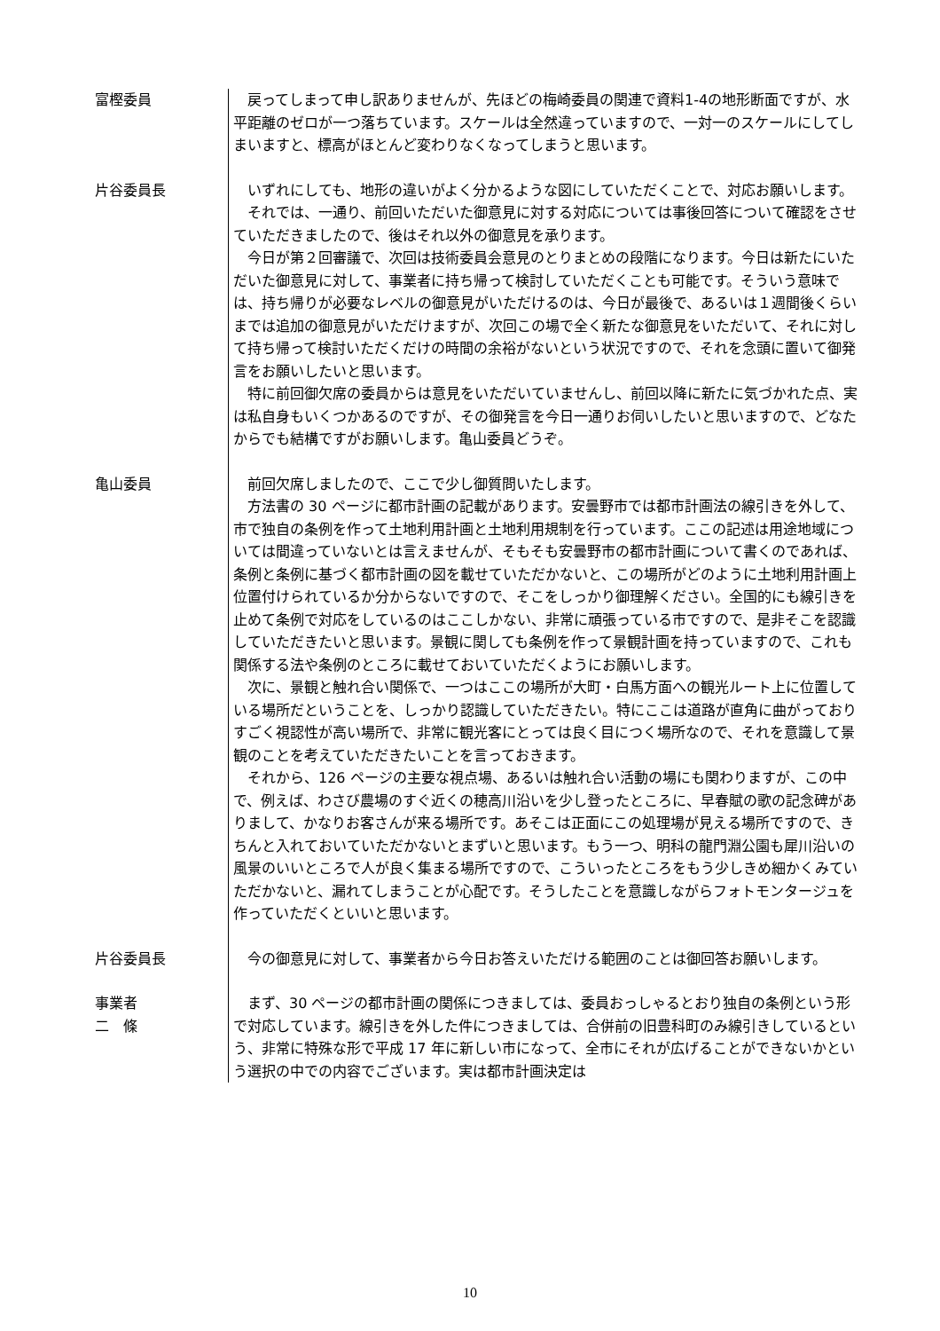富樫委員 戻ってしまって申し訳ありませんが、先ほどの梅崎委員の関連で資料1-4の地形断面ですが、水平距離のゼロが一つ落ちています。スケールは全然違っていますので、一対一のスケールにしてしまいますと、標高がほとんど変わりなくなってしまうと思います。
片谷委員長 いずれにしても、地形の違いがよく分かるような図にしていただくことで、対応お願いします。
それでは、一通り、前回いただいた御意見に対する対応については事後回答について確認をさせていただきましたので、後はそれ以外の御意見を承ります。
今日が第２回審議で、次回は技術委員会意見のとりまとめの段階になります。今日は新たにいただいた御意見に対して、事業者に持ち帰って検討していただくことも可能です。そういう意味では、持ち帰りが必要なレベルの御意見がいただけるのは、今日が最後で、あるいは１週間後くらいまでは追加の御意見がいただけますが、次回この場で全く新たな御意見をいただいて、それに対して持ち帰って検討いただくだけの時間の余裕がないという状況ですので、それを念頭に置いて御発言をお願いしたいと思います。
特に前回御欠席の委員からは意見をいただいていませんし、前回以降に新たに気づかれた点、実は私自身もいくつかあるのですが、その御発言を今日一通りお伺いしたいと思いますので、どなたからでも結構ですがお願いします。亀山委員どうぞ。
亀山委員 前回欠席しましたので、ここで少し御質問いたします。
方法書の 30 ページに都市計画の記載があります。安曇野市では都市計画法の線引きを外して、市で独自の条例を作って土地利用計画と土地利用規制を行っています。ここの記述は用途地域については間違っていないとは言えませんが、そもそも安曇野市の都市計画について書くのであれば、条例と条例に基づく都市計画の図を載せていただかないと、この場所がどのように土地利用計画上位置付けられているか分からないですので、そこをしっかり御理解ください。全国的にも線引きを止めて条例で対応をしているのはここしかない、非常に頑張っている市ですので、是非そこを認識していただきたいと思います。景観に関しても条例を作って景観計画を持っていますので、これも関係する法や条例のところに載せておいていただくようにお願いします。
次に、景観と触れ合い関係で、一つはここの場所が大町・白馬方面への観光ルート上に位置している場所だということを、しっかり認識していただきたい。特にここは道路が直角に曲がっておりすごく視認性が高い場所で、非常に観光客にとっては良く目につく場所なので、それを意識して景観のことを考えていただきたいことを言っておきます。
それから、126 ページの主要な視点場、あるいは触れ合い活動の場にも関わりますが、この中で、例えば、わさび農場のすぐ近くの穂高川沿いを少し登ったところに、早春賦の歌の記念碑がありまして、かなりお客さんが来る場所です。あそこは正面にこの処理場が見える場所ですので、きちんと入れておいていただかないとまずいと思います。もう一つ、明科の龍門淵公園も犀川沿いの風景のいいところで人が良く集まる場所ですので、こういったところをもう少しきめ細かくみていただかないと、漏れてしまうことが心配です。そうしたことを意識しながらフォトモンタージュを作っていただくといいと思います。
片谷委員長 今の御意見に対して、事業者から今日お答えいただける範囲のことは御回答お願いします。
事業者
二　條
まず、30 ページの都市計画の関係につきましては、委員おっしゃるとおり独自の条例という形で対応しています。線引きを外した件につきましては、合併前の旧豊科町のみ線引きしているという、非常に特殊な形で平成 17 年に新しい市になって、全市にそれが広げることができないかという選択の中での内容でございます。実は都市計画決定は
10